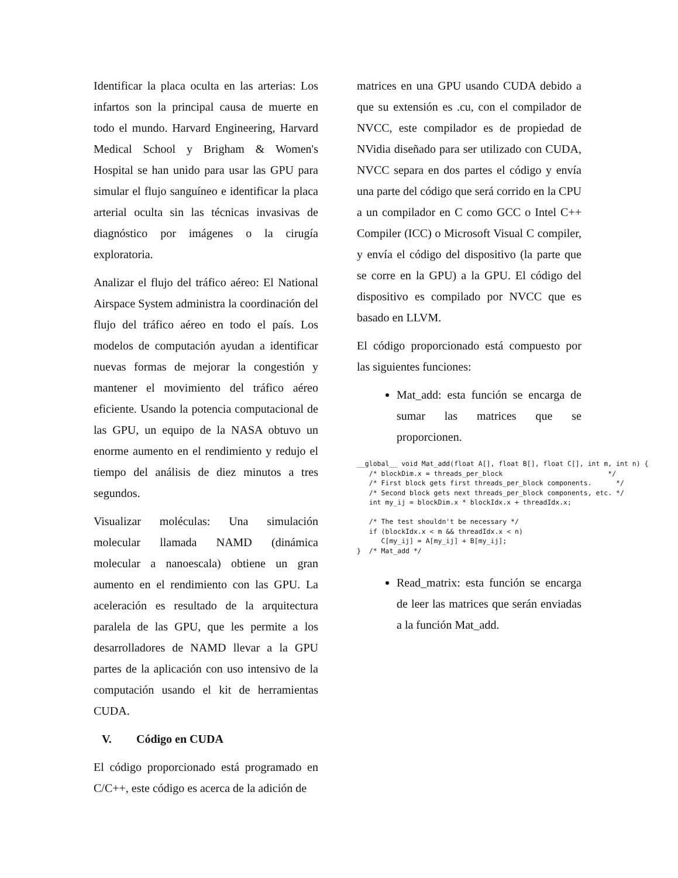Identificar la placa oculta en las arterias: Los infartos son la principal causa de muerte en todo el mundo. Harvard Engineering, Harvard Medical School y Brigham & Women's Hospital se han unido para usar las GPU para simular el flujo sanguíneo e identificar la placa arterial oculta sin las técnicas invasivas de diagnóstico por imágenes o la cirugía exploratoria.
Analizar el flujo del tráfico aéreo: El National Airspace System administra la coordinación del flujo del tráfico aéreo en todo el país. Los modelos de computación ayudan a identificar nuevas formas de mejorar la congestión y mantener el movimiento del tráfico aéreo eficiente. Usando la potencia computacional de las GPU, un equipo de la NASA obtuvo un enorme aumento en el rendimiento y redujo el tiempo del análisis de diez minutos a tres segundos.
Visualizar moléculas: Una simulación molecular llamada NAMD (dinámica molecular a nanoescala) obtiene un gran aumento en el rendimiento con las GPU. La aceleración es resultado de la arquitectura paralela de las GPU, que les permite a los desarrolladores de NAMD llevar a la GPU partes de la aplicación con uso intensivo de la computación usando el kit de herramientas CUDA.
V. Código en CUDA
El código proporcionado está programado en C/C++, este código es acerca de la adición de
matrices en una GPU usando CUDA debido a que su extensión es .cu, con el compilador de NVCC, este compilador es de propiedad de NVidia diseñado para ser utilizado con CUDA, NVCC separa en dos partes el código y envía una parte del código que será corrido en la CPU a un compilador en C como GCC o Intel C++ Compiler (ICC) o Microsoft Visual C compiler, y envía el código del dispositivo (la parte que se corre en la GPU) a la GPU. El código del dispositivo es compilado por NVCC que es basado en LLVM.
El código proporcionado está compuesto por las siguientes funciones:
Mat_add: esta función se encarga de sumar las matrices que se proporcionen.
__global__ void Mat_add(float A[], float B[], float C[], int m, int n) {
   /* blockDim.x = threads_per_block                          */
   /* First block gets first threads_per_block components.      */
   /* Second block gets next threads_per_block components, etc. */
   int my_ij = blockDim.x * blockIdx.x + threadIdx.x;

   /* The test shouldn't be necessary */
   if (blockIdx.x < m && threadIdx.x < n)
      C[my_ij] = A[my_ij] + B[my_ij];
}  /* Mat_add */
Read_matrix: esta función se encarga de leer las matrices que serán enviadas a la función Mat_add.